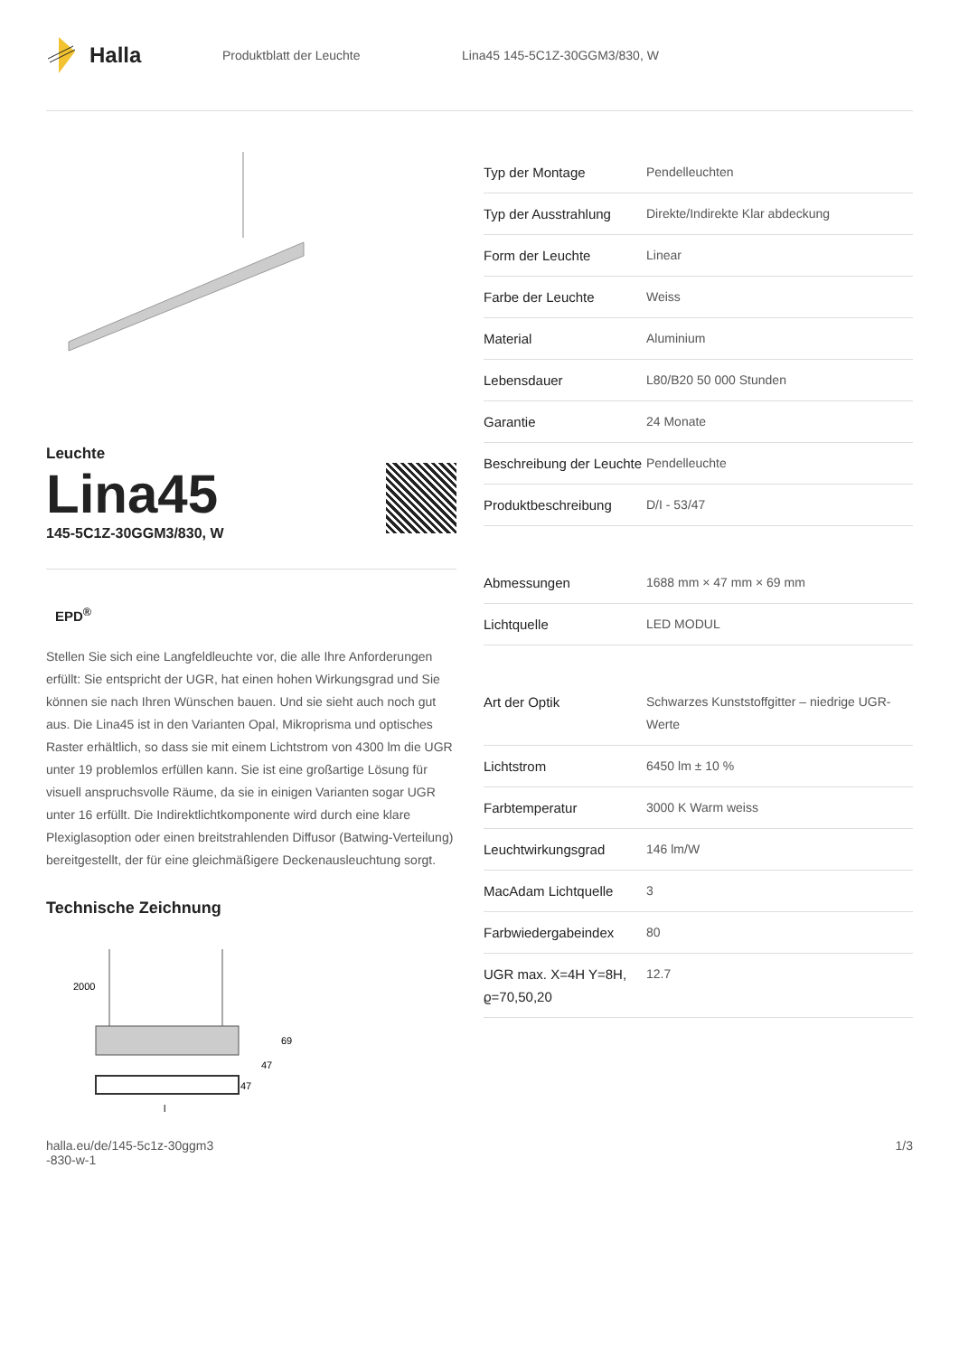Halla
Produktblatt der Leuchte Lina45 145-5C1Z-30GGM3/830, W
Leuchte
Lina45
145-5C1Z-30GGM3/830, W
EPD<sup>®</sup>
Stellen Sie sich eine Langfeldleuchte vor, die alle Ihre Anforderungen erfüllt: Sie entspricht der UGR, hat einen hohen Wirkungsgrad und Sie können sie nach Ihren Wünschen bauen. Und sie sieht auch noch gut aus. Die Lina45 ist in den Varianten Opal, Mikroprisma und optisches Raster erhältlich, so dass sie mit einem Lichtstrom von 4300 lm die UGR unter 19 problemlos erfüllen kann. Sie ist eine großartige Lösung für visuell anspruchsvolle Räume, da sie in einigen Varianten sogar UGR unter 16 erfüllt. Die Indirektlichtkomponente wird durch eine klare Plexiglasoption oder einen breitstrahlenden Diffusor (Batwing-Verteilung) bereitgestellt, der für eine gleichmäßigere Deckenausleuchtung sorgt.
Technische Zeichnung
2000
69
47
47
l
| Typ der Montage | Pendelleuchten |
| Typ der Ausstrahlung | Direkte/Indirekte Klar abdeckung |
| Form der Leuchte | Linear |
| Farbe der Leuchte | Weiss |
| Material | Aluminium |
| Lebensdauer | L80/B20 50 000 Stunden |
| Garantie | 24 Monate |
| Beschreibung der Leuchte | Pendelleuchte |
| Produktbeschreibung | D/I - 53/47 |
| Abmessungen | 1688 mm × 47 mm × 69 mm |
| Lichtquelle | LED MODUL |
| Art der Optik | Schwarzes Kunststoffgitter – niedrige UGR-Werte |
| Lichtstrom | 6450 lm ± 10 % |
| Farbtemperatur | 3000 K Warm weiss |
| Leuchtwirkungsgrad | 146 lm/W |
| MacAdam Lichtquelle | 3 |
| Farbwiedergabeindex | 80 |
| UGR max. X=4H Y=8H, ϱ=70,50,20 | 12.7 |
halla.eu/de/145-5c1z-30ggm3
-830-w-1 1/3